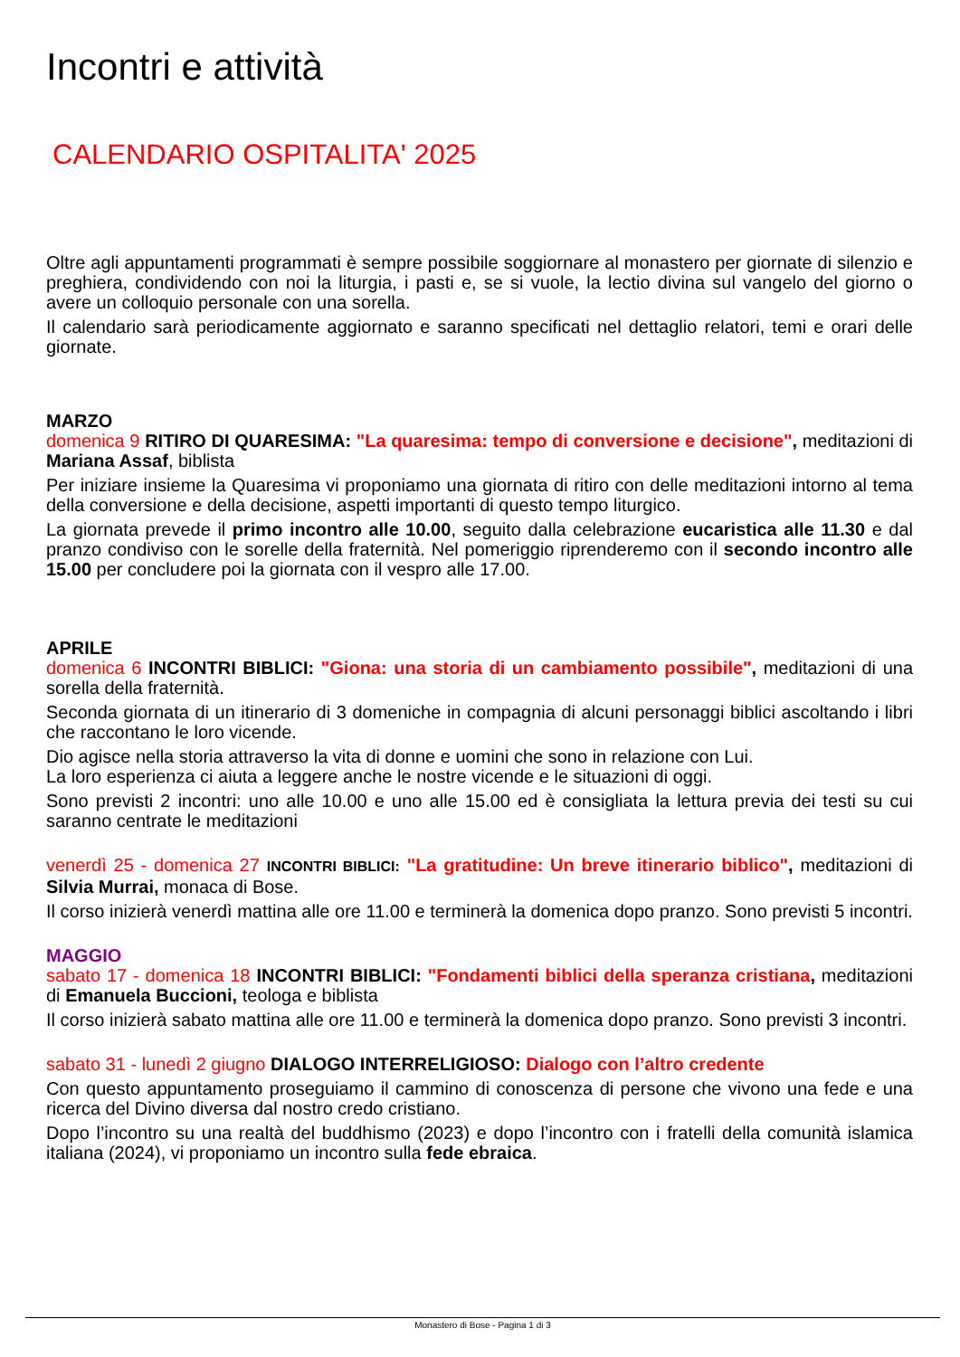Incontri e attività
CALENDARIO OSPITALITA' 2025
Oltre agli appuntamenti programmati è sempre possibile soggiornare al monastero per giornate di silenzio e preghiera, condividendo con noi la liturgia, i pasti e, se si vuole, la lectio divina sul vangelo del giorno o avere un colloquio personale con una sorella.
Il calendario sarà periodicamente aggiornato e saranno specificati nel dettaglio relatori, temi e orari delle giornate.
MARZO
domenica 9 RITIRO DI QUARESIMA: "La quaresima: tempo di conversione e decisione", meditazioni di Mariana Assaf, biblista
Per iniziare insieme la Quaresima vi proponiamo una giornata di ritiro con delle meditazioni intorno al tema della conversione e della decisione, aspetti importanti di questo tempo liturgico.
La giornata prevede il primo incontro alle 10.00, seguito dalla celebrazione eucaristica alle 11.30 e dal pranzo condiviso con le sorelle della fraternità. Nel pomeriggio riprenderemo con il secondo incontro alle 15.00 per concludere poi la giornata con il vespro alle 17.00.
APRILE
domenica 6 INCONTRI BIBLICI: "Giona: una storia di un cambiamento possibile", meditazioni di una sorella della fraternità.
Seconda giornata di un itinerario di 3 domeniche in compagnia di alcuni personaggi biblici ascoltando i libri che raccontano le loro vicende.
Dio agisce nella storia attraverso la vita di donne e uomini che sono in relazione con Lui.
La loro esperienza ci aiuta a leggere anche le nostre vicende e le situazioni di oggi.
Sono previsti 2 incontri: uno alle 10.00 e uno alle 15.00 ed è consigliata la lettura previa dei testi su cui saranno centrate le meditazioni
venerdì 25 - domenica 27 INCONTRI BIBLICI: "La gratitudine: Un breve itinerario biblico", meditazioni di Silvia Murrai, monaca di Bose.
Il corso inizierà venerdì mattina alle ore 11.00 e terminerà la domenica dopo pranzo. Sono previsti 5 incontri.
MAGGIO
sabato 17 - domenica 18 INCONTRI BIBLICI: "Fondamenti biblici della speranza cristiana, meditazioni di Emanuela Buccioni, teologa e biblista
Il corso inizierà sabato mattina alle ore 11.00 e terminerà la domenica dopo pranzo. Sono previsti 3 incontri.
sabato 31 - lunedì 2 giugno DIALOGO INTERRELIGIOSO: Dialogo con l’altro credente
Con questo appuntamento proseguiamo il cammino di conoscenza di persone che vivono una fede e una ricerca del Divino diversa dal nostro credo cristiano.
Dopo l’incontro su una realtà del buddhismo (2023) e dopo l’incontro con i fratelli della comunità islamica italiana (2024), vi proponiamo un incontro sulla fede ebraica.
Monastero di Bose - Pagina 1 di 3